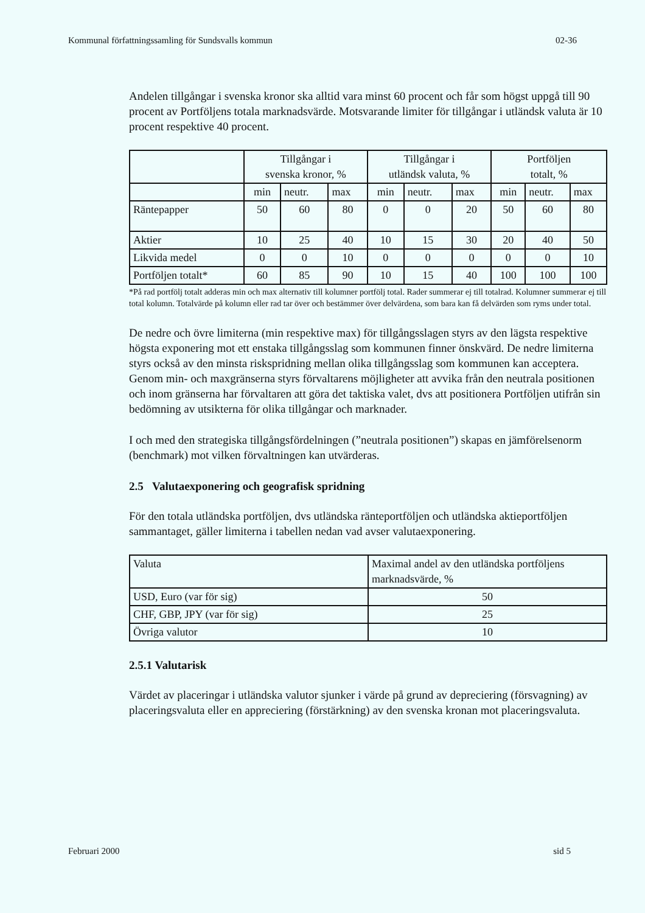Kommunal författningssamling för Sundsvalls kommun 02-36
Andelen tillgångar i svenska kronor ska alltid vara minst 60 procent och får som högst uppgå till 90 procent av Portföljens totala marknadsvärde. Motsvarande limiter för tillgångar i utländsk valuta är 10 procent respektive 40 procent.
| | Tillgångar i svenska kronor, % | | | Tillgångar i utländsk valuta, % | | | Portföljen totalt, % | | |
| --- | --- | --- | --- | --- | --- | --- | --- | --- | --- |
| | min | neutr. | max | min | neutr. | max | min | neutr. | max |
| Räntepapper | 50 | 60 | 80 | 0 | 0 | 20 | 50 | 60 | 80 |
| Aktier | 10 | 25 | 40 | 10 | 15 | 30 | 20 | 40 | 50 |
| Likvida medel | 0 | 0 | 10 | 0 | 0 | 0 | 0 | 0 | 10 |
| Portföljen totalt* | 60 | 85 | 90 | 10 | 15 | 40 | 100 | 100 | 100 |
*På rad portfölj totalt adderas min och max alternativ till kolumner portfölj total. Rader summerar ej till totalrad. Kolumner summerar ej till total kolumn. Totalvärde på kolumn eller rad tar över och bestämmer över delvärdena, som bara kan få delvärden som ryms under total.
De nedre och övre limiterna (min respektive max) för tillgångsslagen styrs av den lägsta respektive högsta exponering mot ett enstaka tillgångsslag som kommunen finner önskvärd. De nedre limiterna styrs också av den minsta riskspridning mellan olika tillgångsslag som kommunen kan acceptera. Genom min- och maxgränserna styrs förvaltarens möjligheter att avvika från den neutrala positionen och inom gränserna har förvaltaren att göra det taktiska valet, dvs att positionera Portföljen utifrån sin bedömning av utsikterna för olika tillgångar och marknader.
I och med den strategiska tillgångsfördelningen (”neutrala positionen”) skapas en jämförelsenorm (benchmark) mot vilken förvaltningen kan utvärderas.
2.5 Valutaexponering och geografisk spridning
För den totala utländska portföljen, dvs utländska ränteportföljen och utländska aktieportföljen sammantaget, gäller limiterna i tabellen nedan vad avser valutaexponering.
| Valuta | Maximal andel av den utländska portföljens marknadsvärde, % |
| --- | --- |
| USD, Euro (var för sig) | 50 |
| CHF, GBP, JPY (var för sig) | 25 |
| Övriga valutor | 10 |
2.5.1 Valutarisk
Värdet av placeringar i utländska valutor sjunker i värde på grund av depreciering (försvagning) av placeringsvaluta eller en appreciering (förstärkning) av den svenska kronan mot placeringsvaluta.
Februari 2000 sid 5